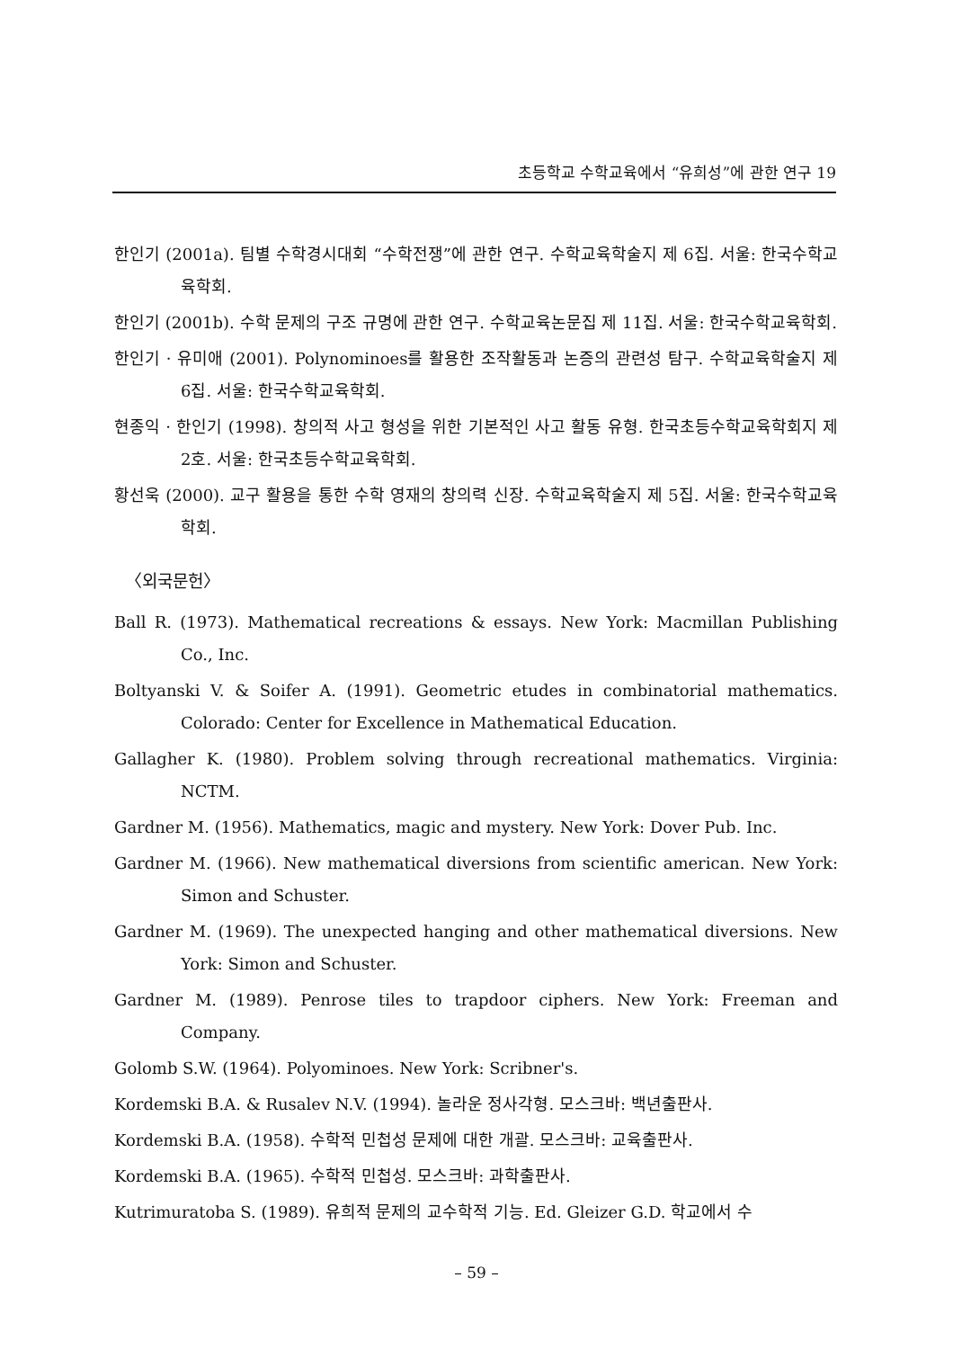초등학교 수학교육에서 “유희성”에 관한 연구 19
한인기 (2001a). 팀별 수학경시대회 “수학전쟁”에 관한 연구. 수학교육학술지 제 6집. 서울: 한국수학교육학회.
한인기 (2001b). 수학 문제의 구조 규명에 관한 연구. 수학교육논문집 제 11집. 서울: 한국수학교육학회.
한인기 · 유미애 (2001). Polynominoes를 활용한 조작활동과 논증의 관련성 탐구. 수학교육학술지 제 6집. 서울: 한국수학교육학회.
현종익 · 한인기 (1998). 창의적 사고 형성을 위한 기본적인 사고 활동 유형. 한국초등수학교육학회지 제 2호. 서울: 한국초등수학교육학회.
황선욱 (2000). 교구 활용을 통한 수학 영재의 창의력 신장. 수학교육학술지 제 5집. 서울: 한국수학교육학회.
〈외국문헌〉
Ball R. (1973). Mathematical recreations & essays. New York: Macmillan Publishing Co., Inc.
Boltyanski V. & Soifer A. (1991). Geometric etudes in combinatorial mathematics. Colorado: Center for Excellence in Mathematical Education.
Gallagher K. (1980). Problem solving through recreational mathematics. Virginia: NCTM.
Gardner M. (1956). Mathematics, magic and mystery. New York: Dover Pub. Inc.
Gardner M. (1966). New mathematical diversions from scientific american. New York: Simon and Schuster.
Gardner M. (1969). The unexpected hanging and other mathematical diversions. New York: Simon and Schuster.
Gardner M. (1989). Penrose tiles to trapdoor ciphers. New York: Freeman and Company.
Golomb S.W. (1964). Polyominoes. New York: Scribner's.
Kordemski B.A. & Rusalev N.V. (1994). 놀라운 정사각형. 모스크바: 백년출판사.
Kordemski B.A. (1958). 수학적 민첩성 문제에 대한 개괄. 모스크바: 교육출판사.
Kordemski B.A. (1965). 수학적 민첩성. 모스크바: 과학출판사.
Kutrimuratoba S. (1989). 유희적 문제의 교수학적 기능. Ed. Gleizer G.D. 학교에서 수
– 59 –